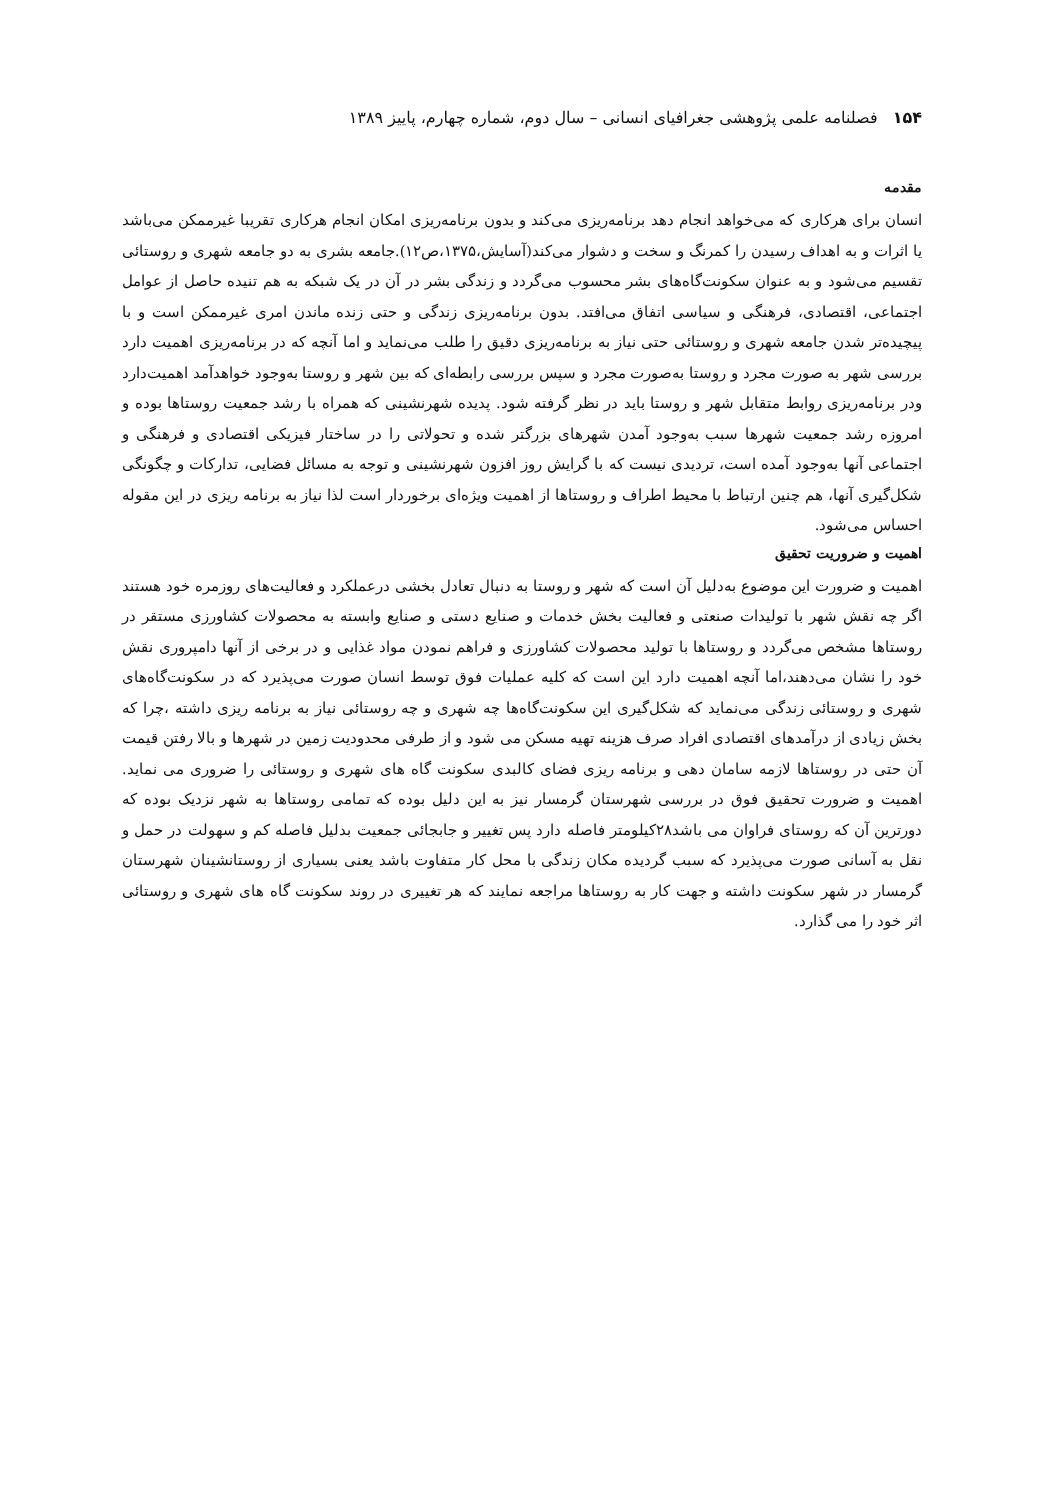۱۵۴ فصلنامه علمی پژوهشی جغرافیای انسانی – سال دوم، شماره چهارم، پاییز ۱۳۸۹
مقدمه
انسان برای هرکاری که می‌خواهد انجام دهد برنامه‌ریزی می‌کند و بدون برنامه‌ریزی امکان انجام هرکاری تقریبا غیرممکن می‌باشد یا اثرات و به اهداف رسیدن را کمرنگ و سخت و دشوار می‌کند(آسایش،۱۳۷۵،ص۱۲).جامعه بشری به دو جامعه شهری و روستائی تقسیم می‌شود و به عنوان سکونت‌گاه‌های بشر محسوب می‌گردد و زندگی بشر در آن در یک شبکه به هم تنیده حاصل از عوامل اجتماعی، اقتصادی، فرهنگی و سیاسی اتفاق می‌افتد. بدون برنامه‌ریزی زندگی و حتی زنده ماندن امری غیرممکن است و با پیچیده‌تر شدن جامعه شهری و روستائی حتی نیاز به برنامه‌ریزی دقیق را طلب می‌نماید و اما آنچه که در برنامه‌ریزی اهمیت دارد بررسی شهر به صورت مجرد و روستا به‌صورت مجرد و سپس بررسی رابطه‌ای که بین شهر و روستا به‌وجود خواهدآمد اهمیت‌دارد ودر برنامه‌ریزی روابط متقابل شهر و روستا باید در نظر گرفته شود. پدیده شهرنشینی که همراه با رشد جمعیت روستاها بوده و امروزه رشد جمعیت شهرها سبب به‌وجود آمدن شهرهای بزرگتر شده و تحولاتی را در ساختار فیزیکی اقتصادی و فرهنگی و اجتماعی آنها به‌وجود آمده است، تردیدی نیست که با گرایش روز افزون شهرنشینی و توجه به مسائل فضایی، تدارکات و چگونگی شکل‌گیری آنها، هم چنین ارتباط با محیط اطراف و روستاها از اهمیت ویژه‌ای برخوردار است لذا نیاز به برنامه ریزی در این مقوله احساس می‌شود.
اهمیت و ضروریت تحقیق
اهمیت و ضرورت این موضوع به‌دلیل آن است که شهر و روستا به دنبال تعادل بخشی درعملکرد و فعالیت‌های روزمره خود هستند اگر چه نقش شهر با تولیدات صنعتی و فعالیت بخش خدمات و صنایع دستی و صنایع وابسته به محصولات کشاورزی مستقر در روستاها مشخص می‌گردد و روستاها با تولید محصولات کشاورزی و فراهم نمودن مواد غذایی و در برخی از آنها دامپروری نقش خود را نشان می‌دهند،اما آنچه اهمیت دارد این است که کلیه عملیات فوق توسط انسان صورت می‌پذیرد که در سکونت‌گاه‌های شهری و روستائی زندگی می‌نماید که شکل‌گیری این سکونت‌گاه‌ها چه شهری و چه روستائی نیاز به برنامه ریزی داشته ،چرا که بخش زیادی از درآمدهای اقتصادی افراد صرف هزینه تهیه مسکن می شود و از طرفی محدودیت زمین در شهرها و بالا رفتن قیمت آن حتی در روستاها لازمه سامان دهی و برنامه ریزی فضای کالبدی سکونت گاه های شهری و روستائی را ضروری می نماید. اهمیت و ضرورت تحقیق فوق در بررسی شهرستان گرمسار نیز به این دلیل بوده که تمامی روستاها به شهر نزدیک بوده که دورترین آن که روستای فراوان می باشد۲۸کیلومتر فاصله دارد پس تغییر و جابجائی جمعیت بدلیل فاصله کم و سهولت در حمل و نقل به آسانی صورت می‌پذیرد که سبب گردیده مکان زندگی با محل کار متفاوت باشد یعنی بسیاری از روستانشینان شهرستان گرمسار در شهر سکونت داشته و جهت کار به روستاها مراجعه نمایند که هر تغییری در روند سکونت گاه های شهری و روستائی اثر خود را می گذارد.